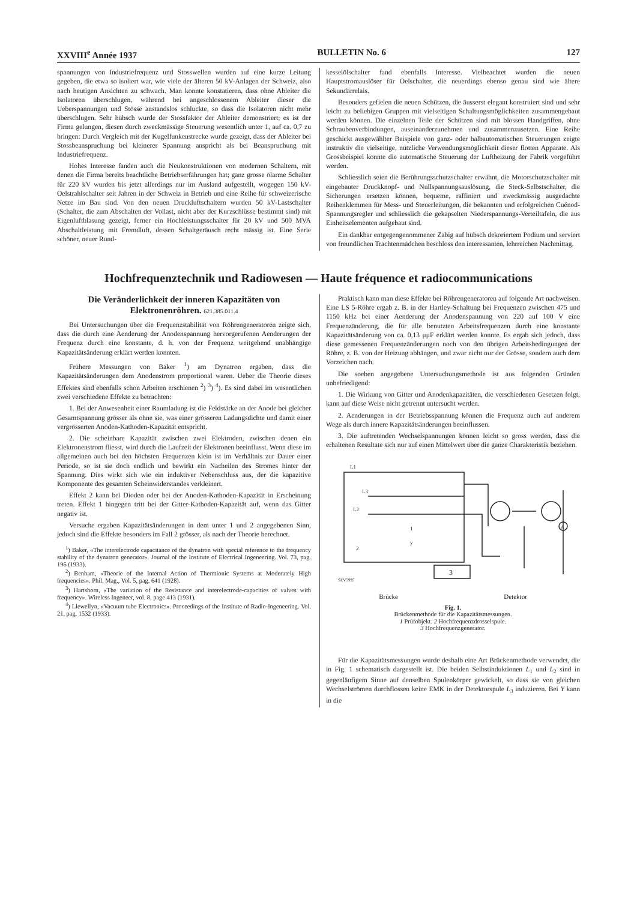XXVIII<sup>e</sup> Année 1937 BULLETIN No. 6 127
spannungen von Industriefrequenz und Stosswellen wurden auf eine kurze Leitung gegeben, die etwa so isoliert war, wie viele der älteren 50 kV-Anlagen der Schweiz, also nach heutigen Ansichten zu schwach. Man konnte konstatieren, dass ohne Ableiter die Isolatoren überschlugen, während bei angeschlossenem Ableiter dieser die Ueberspannungen und Stösse anstandslos schluckte, so dass die Isolatoren nicht mehr überschlugen. Sehr hübsch wurde der Stossfaktor der Ableiter demonstriert; es ist der Firma gelungen, diesen durch zweckmässige Steuerung wesentlich unter 1, auf ca. 0,7 zu bringen: Durch Vergleich mit der Kugelfunkenstrecke wurde gezeigt, dass der Ableiter bei Stossbeanspruchung bei kleinerer Spannung anspricht als bei Beanspruchung mit Industriefrequenz.
Hohes Interesse fanden auch die Neukonstruktionen von modernen Schaltern, mit denen die Firma bereits beachtliche Betriebserfahrungen hat; ganz grosse ölarme Schalter für 220 kV wurden bis jetzt allerdings nur im Ausland aufgestellt, wogegen 150 kV-Oelstrahlschalter seit Jahren in der Schweiz in Betrieb und eine Reihe für schweizerische Netze im Bau sind. Von den neuen Druckluftschaltern wurden 50 kV-Lastschalter (Schalter, die zum Abschalten der Vollast, nicht aber der Kurzschlüsse bestimmt sind) mit Eigenluftblasung gezeigt, ferner ein Hochleistungsschalter für 20 kV und 500 MVA Abschaltleistung mit Fremdluft, dessen Schaltgeräusch recht mässig ist. Eine Serie schöner, neuer Rund-
kesselölschalter fand ebenfalls Interesse. Vielbeachtet wurden die neuen Hauptstromauslöser für Oelschalter, die neuerdings ebenso genau sind wie ältere Sekundärrelais.
Besonders gefielen die neuen Schützen, die äusserst elegant konstruiert sind und sehr leicht zu beliebigen Gruppen mit vielseitigen Schaltungsmöglichkeiten zusammengebaut werden können. Die einzelnen Teile der Schützen sind mit blossen Handgriffen, ohne Schraubenverbindungen, auseinanderzunehmen und zusammenzusetzen. Eine Reihe geschickt ausgewählter Beispiele von ganz- oder halbautomatischen Steuerungen zeigte instruktiv die vielseitige, nützliche Verwendungsmöglichkeit dieser flotten Apparate. Als Grossbeispiel konnte die automatische Steuerung der Luftheizung der Fabrik vorgeführt werden.
Schliesslich seien die Berührungsschutzschalter erwähnt, die Motorschutzschalter mit eingebauter Druckknopf- und Nullspannungsauslösung, die Steck-Selbstschalter, die Sicherungen ersetzen können, bequeme, raffiniert und zweckmässig ausgedachte Reihenklemmen für Mess- und Steuerleitungen, die bekannten und erfolgreichen Cuénod-Spannungsregler und schliesslich die gekapselten Niederspannungs-Verteiltafeln, die aus Einheitselementen aufgebaut sind.
Ein dankbar entgegengenommener Zabig auf hübsch dekoriertem Podium und serviert von freundlichen Trachtenmädchen beschloss den interessanten, lehrreichen Nachmittag.
Hochfrequenztechnik und Radiowesen — Haute fréquence et radiocommunications
Die Veränderlichkeit der inneren Kapazitäten von Elektronenröhren. 621.385.011.4
Bei Untersuchungen über die Frequenzstabilität von Röhrengeneratoren zeigte sich, dass die durch eine Aenderung der Anodenspannung hervorgerufenen Aenderungen der Frequenz durch eine konstante, d. h. von der Frequenz weitgehend unabhängige Kapazitätsänderung erklärt werden konnten.
Frühere Messungen von Baker <sup>1</sup>) am Dynatron ergaben, dass die Kapazitätsänderungen dem Anodenstrom proportional waren. Ueber die Theorie dieses Effektes sind ebenfalls schon Arbeiten erschienen <sup>2</sup>) <sup>3</sup>) <sup>4</sup>). Es sind dabei im wesentlichen zwei verschiedene Effekte zu betrachten:
1. Bei der Anwesenheit einer Raumladung ist die Feldstärke an der Anode bei gleicher Gesamtspannung grösser als ohne sie, was einer grösseren Ladungsdichte und damit einer vergrösserten Anoden-Kathoden-Kapazität entspricht.
2. Die scheinbare Kapazität zwischen zwei Elektroden, zwischen denen ein Elektronenstrom fliesst, wird durch die Laufzeit der Elektronen beeinflusst. Wenn diese im allgemeinen auch bei den höchsten Frequenzen klein ist im Verhältnis zur Dauer einer Periode, so ist sie doch endlich und bewirkt ein Nacheilen des Stromes hinter der Spannung. Dies wirkt sich wie ein induktiver Nebenschluss aus, der die kapazitive Komponente des gesamten Scheinwiderstandes verkleinert.
Effekt 2 kann bei Dioden oder bei der Anoden-Kathoden-Kapazität in Erscheinung treten. Effekt 1 hingegen tritt bei der Gitter-Kathoden-Kapazität auf, wenn das Gitter negativ ist.
Versuche ergaben Kapazitätsänderungen in dem unter 1 und 2 angegebenen Sinn, jedoch sind die Effekte besonders im Fall 2 grösser, als nach der Theorie berechnet.
<sup>1</sup>) Baker, «The interelectrode capacitance of the dynatron with special reference to the frequency stability of the dynatron generator». Journal of the Institute of Electrical Ingeneering. Vol. 73, pag. 196 (1933).
<sup>2</sup>) Benham, «Theorie of the Internal Action of Thermionic Systems at Moderately High frequencies». Phil. Mag., Vol. 5, pag. 641 (1928).
<sup>3</sup>) Hartshorn, «The variation of the Resistance and interelectrode-capacities of valves with frequency». Wireless Ingeneer, vol. 8, page 413 (1931).
<sup>4</sup>) Llewellyn, «Vacuum tube Electronics». Proceedings of the Institute of Radio-Ingeneering. Vol. 21, pag. 1532 (1933).
Praktisch kann man diese Effekte bei Röhrengeneratoren auf folgende Art nachweisen. Eine LS 5-Röhre ergab z. B. in der Hartley-Schaltung bei Frequenzen zwischen 475 und 1150 kHz bei einer Aenderung der Anodenspannung von 220 auf 100 V eine Frequenzänderung, die für alle benutzten Arbeitsfrequenzen durch eine konstante Kapazitätsänderung von ca. 0,13 μμF erklärt werden konnte. Es ergab sich jedoch, dass diese gemessenen Frequenzänderungen noch von den übrigen Arbeitsbedingungen der Röhre, z. B. von der Heizung abhängen, und zwar nicht nur der Grösse, sondern auch dem Vorzeichen nach.
Die soeben angegebene Untersuchungsmethode ist aus folgenden Gründen unbefriedigend:
1. Die Wirkung von Gitter und Anodenkapazitäten, die verschiedenen Gesetzen folgt, kann auf diese Weise nicht getrennt untersucht werden.
2. Aenderungen in der Betriebsspannung können die Frequenz auch auf anderem Wege als durch innere Kapazitätsänderungen beeinflussen.
3. Die auftretenden Wechselspannungen können leicht so gross werden, dass die erhaltenen Resultate sich nur auf einen Mittelwert über die ganze Charakteristik beziehen.
3
L1
L3
L2
1
y
2
A
SEV5995
Brücke Detektor
Fig. 1.
Brückenmethode für die Kapazitätsmessungen.
1 Prüfobjekt. 2 Hochfrequenzdrosselspule.
3 Hochfrequenzgenerator.
Für die Kapazitätsmessungen wurde deshalb eine Art Brückenmethode verwendet, die in Fig. 1 schematisch dargestellt ist. Die beiden Selbstinduktionen L<sub>1</sub> und L<sub>2</sub> sind in gegenläufigem Sinne auf denselben Spulenkörper gewickelt, so dass sie von gleichen Wechselströmen durchflossen keine EMK in der Detektorspule L<sub>3</sub> induzieren. Bei Y kann in die